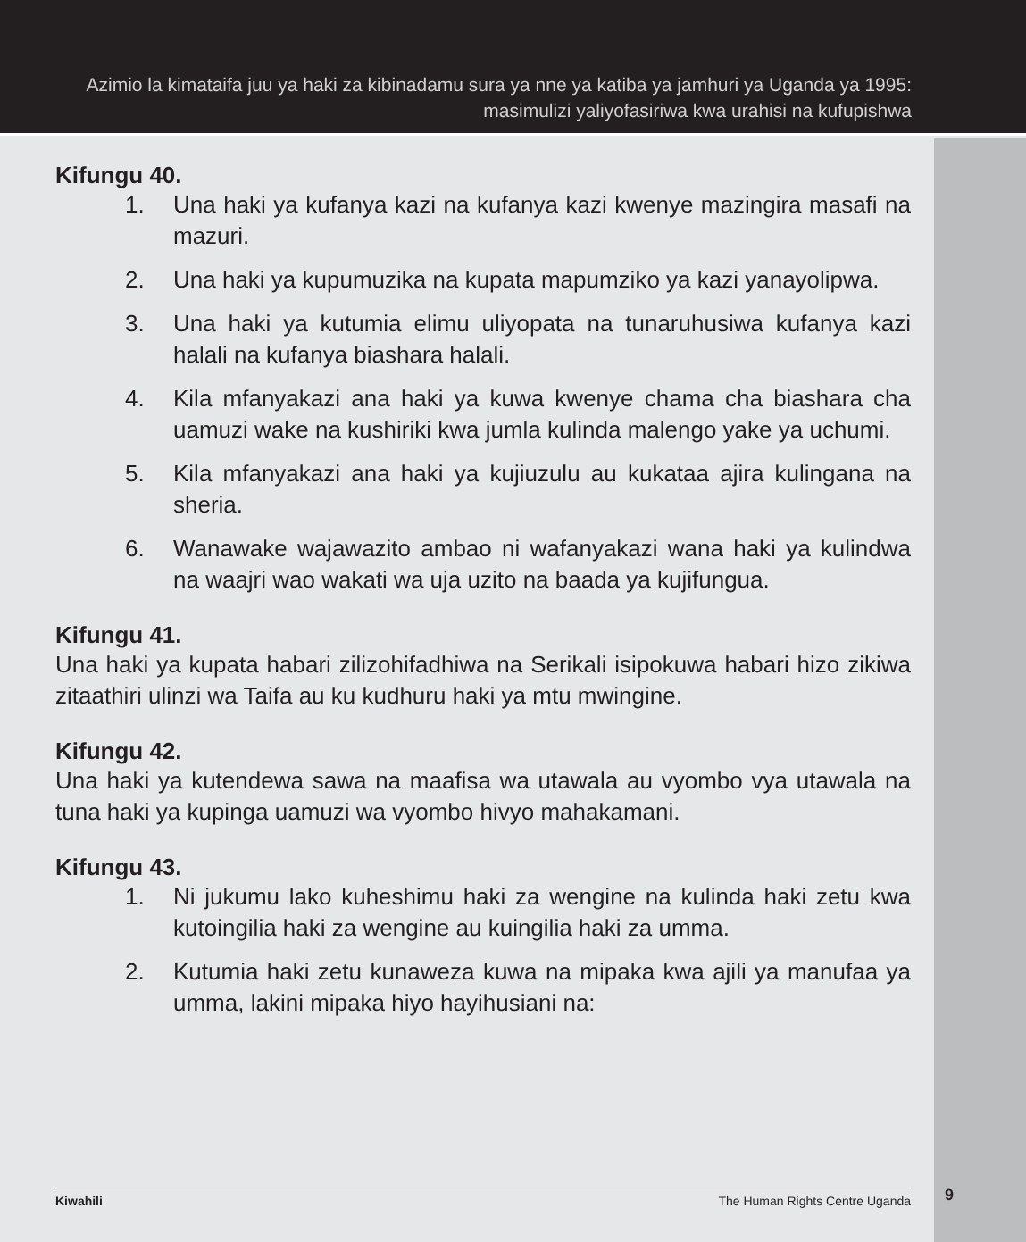Azimio la kimataifa juu ya haki za kibinadamu sura ya nne ya katiba ya jamhuri ya Uganda ya 1995:
masimulizi yaliyofasiriwa kwa urahisi na kufupishwa
Kifungu 40.
1. Una haki ya kufanya kazi na kufanya kazi kwenye mazingira masafi na mazuri.
2. Una haki ya kupumuzika na kupata mapumziko ya kazi yanayolipwa.
3. Una haki ya kutumia elimu uliyopata na tunaruhusiwa kufanya kazi halali na kufanya biashara halali.
4. Kila mfanyakazi ana haki ya kuwa kwenye chama cha biashara cha uamuzi wake na kushiriki kwa jumla kulinda malengo yake ya uchumi.
5. Kila mfanyakazi ana haki ya kujiuzulu au kukataa ajira kulingana na sheria.
6. Wanawake wajawazito ambao ni wafanyakazi wana haki ya kulindwa na waajri wao wakati wa uja uzito na baada ya kujifungua.
Kifungu 41.
Una haki ya kupata habari zilizohifadhiwa na Serikali isipokuwa habari hizo zikiwa zitaathiri ulinzi wa Taifa au ku kudhuru haki ya mtu mwingine.
Kifungu 42.
Una haki ya kutendewa sawa na maafisa wa utawala au vyombo vya utawala na tuna haki ya kupinga uamuzi wa vyombo hivyo mahakamani.
Kifungu 43.
1. Ni jukumu lako kuheshimu haki za wengine na kulinda haki zetu kwa kutoingilia haki za wengine au kuingilia haki za umma.
2. Kutumia haki zetu kunaweza kuwa na mipaka kwa ajili ya manufaa ya umma, lakini mipaka hiyo hayihusiani na:
Kiwahili The Human Rights Centre Uganda 9